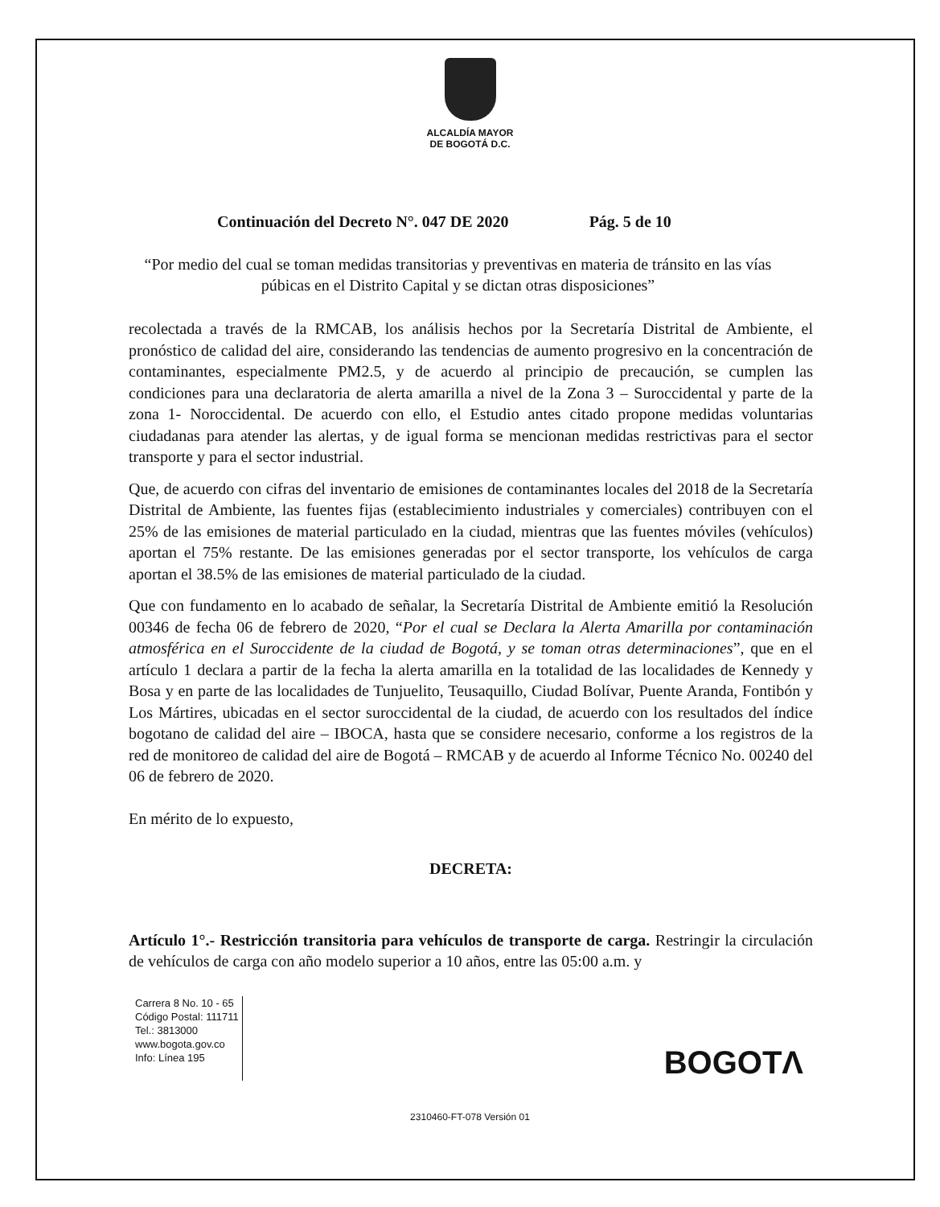ALCALDÍA MAYOR
DE BOGOTÁ D.C.
Continuación del Decreto N°. 047 DE 2020 Pág. 5 de 10
“Por medio del cual se toman medidas transitorias y preventivas en materia de tránsito en las vías púbicas en el Distrito Capital y se dictan otras disposiciones”
recolectada a través de la RMCAB, los análisis hechos por la Secretaría Distrital de Ambiente, el pronóstico de calidad del aire, considerando las tendencias de aumento progresivo en la concentración de contaminantes, especialmente PM2.5, y de acuerdo al principio de precaución, se cumplen las condiciones para una declaratoria de alerta amarilla a nivel de la Zona 3 – Suroccidental y parte de la zona 1- Noroccidental. De acuerdo con ello, el Estudio antes citado propone medidas voluntarias ciudadanas para atender las alertas, y de igual forma se mencionan medidas restrictivas para el sector transporte y para el sector industrial.
Que, de acuerdo con cifras del inventario de emisiones de contaminantes locales del 2018 de la Secretaría Distrital de Ambiente, las fuentes fijas (establecimiento industriales y comerciales) contribuyen con el 25% de las emisiones de material particulado en la ciudad, mientras que las fuentes móviles (vehículos) aportan el 75% restante. De las emisiones generadas por el sector transporte, los vehículos de carga aportan el 38.5% de las emisiones de material particulado de la ciudad.
Que con fundamento en lo acabado de señalar, la Secretaría Distrital de Ambiente emitió la Resolución 00346 de fecha 06 de febrero de 2020, “Por el cual se Declara la Alerta Amarilla por contaminación atmosférica en el Suroccidente de la ciudad de Bogotá, y se toman otras determinaciones”, que en el artículo 1 declara a partir de la fecha la alerta amarilla en la totalidad de las localidades de Kennedy y Bosa y en parte de las localidades de Tunjuelito, Teusaquillo, Ciudad Bolívar, Puente Aranda, Fontibón y Los Mártires, ubicadas en el sector suroccidental de la ciudad, de acuerdo con los resultados del índice bogotano de calidad del aire – IBOCA, hasta que se considere necesario, conforme a los registros de la red de monitoreo de calidad del aire de Bogotá – RMCAB y de acuerdo al Informe Técnico No. 00240 del 06 de febrero de 2020.
En mérito de lo expuesto,
DECRETA:
Artículo 1°.- Restricción transitoria para vehículos de transporte de carga. Restringir la circulación de vehículos de carga con año modelo superior a 10 años, entre las 05:00 a.m. y
Carrera 8 No. 10 - 65
Código Postal: 111711
Tel.: 3813000
www.bogota.gov.co
Info: Línea 195
BOGOTΛ
2310460-FT-078 Versión 01